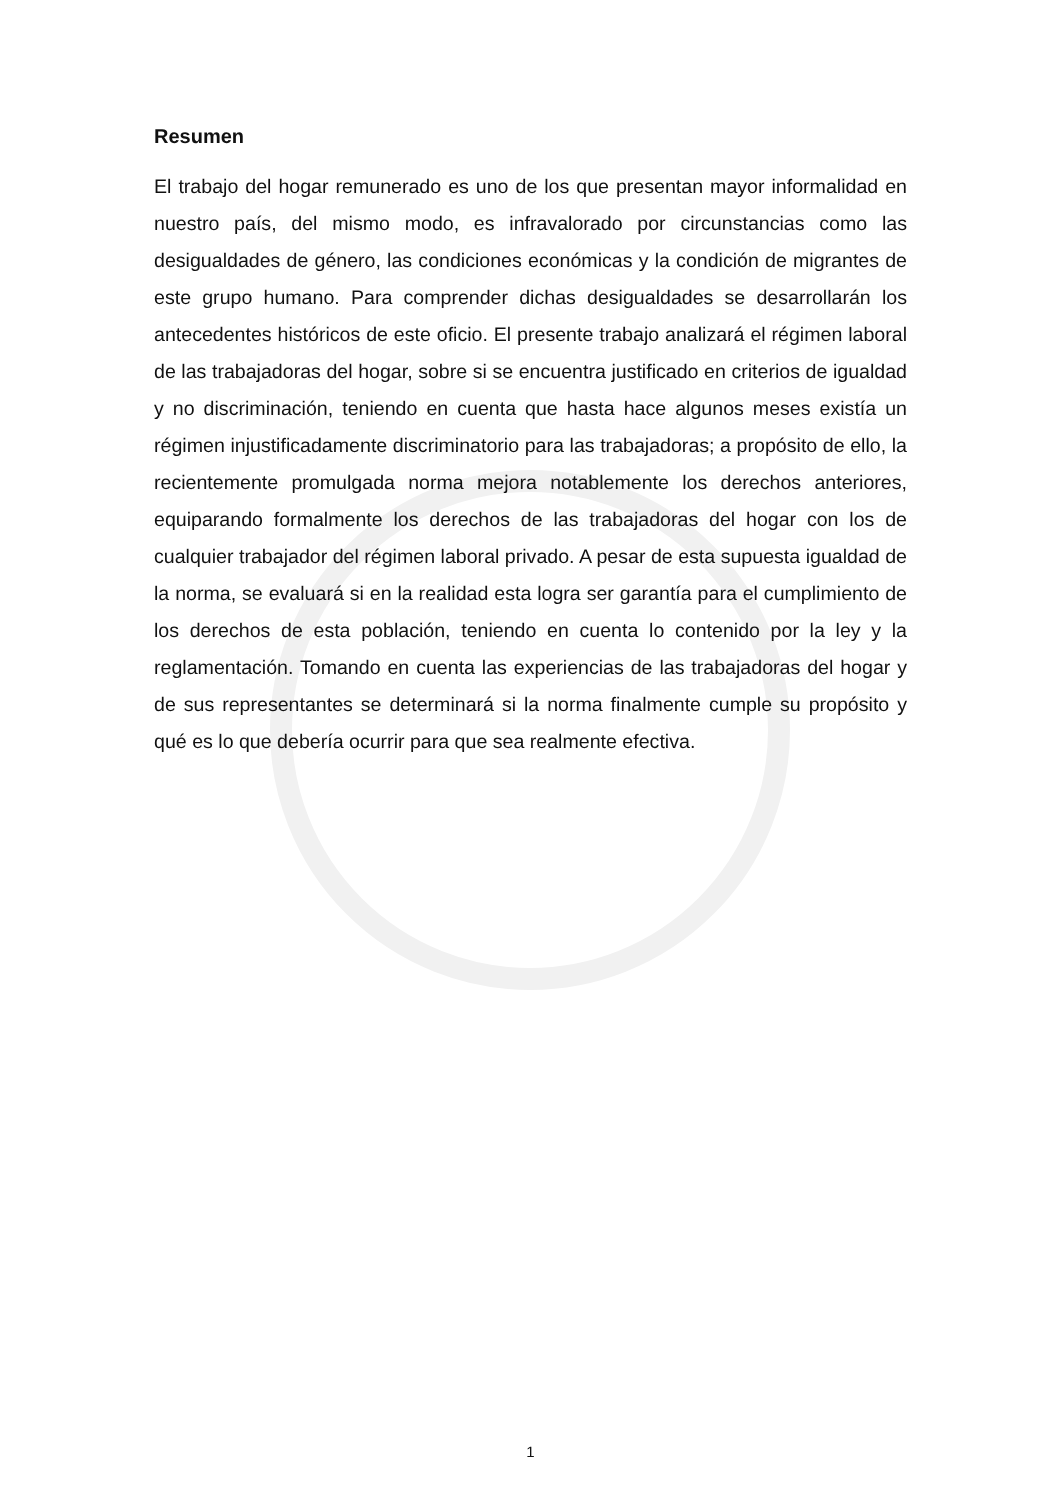Resumen
El trabajo del hogar remunerado es uno de los que presentan mayor informalidad en nuestro país, del mismo modo, es infravalorado por circunstancias como las desigualdades de género, las condiciones económicas y la condición de migrantes de este grupo humano. Para comprender dichas desigualdades se desarrollarán los antecedentes históricos de este oficio. El presente trabajo analizará el régimen laboral de las trabajadoras del hogar, sobre si se encuentra justificado en criterios de igualdad y no discriminación, teniendo en cuenta que hasta hace algunos meses existía un régimen injustificadamente discriminatorio para las trabajadoras; a propósito de ello, la recientemente promulgada norma mejora notablemente los derechos anteriores, equiparando formalmente los derechos de las trabajadoras del hogar con los de cualquier trabajador del régimen laboral privado. A pesar de esta supuesta igualdad de la norma, se evaluará si en la realidad esta logra ser garantía para el cumplimiento de los derechos de esta población, teniendo en cuenta lo contenido por la ley y la reglamentación. Tomando en cuenta las experiencias de las trabajadoras del hogar y de sus representantes se determinará si la norma finalmente cumple su propósito y qué es lo que debería ocurrir para que sea realmente efectiva.
1